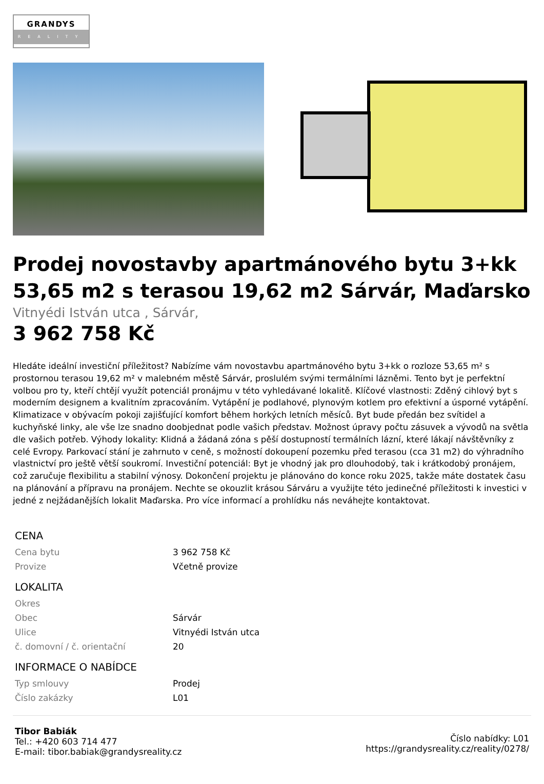GRANDYS
REALITY
Prodej novostavby apartmánového bytu 3+kk 53,65 m2 s terasou 19,62 m2 Sárvár, Maďarsko
Vitnyédi István utca , Sárvár,
3 962 758 Kč
Hledáte ideální investiční příležitost? Nabízíme vám novostavbu apartmánového bytu 3+kk o rozloze 53,65 m² s prostornou terasou 19,62 m² v malebném městě Sárvár, proslulém svými termálními lázněmi. Tento byt je perfektní volbou pro ty, kteří chtějí využít potenciál pronájmu v této vyhledávané lokalitě. Klíčové vlastnosti: Zděný cihlový byt s moderním designem a kvalitním zpracováním. Vytápění je podlahové, plynovým kotlem pro efektivní a úsporné vytápění. Klimatizace v obývacím pokoji zajišťující komfort během horkých letních měsíců. Byt bude předán bez svítidel a kuchyňské linky, ale vše lze snadno doobjednat podle vašich představ. Možnost úpravy počtu zásuvek a vývodů na světla dle vašich potřeb. Výhody lokality: Klidná a žádaná zóna s pěší dostupností termálních lázní, které lákají návštěvníky z celé Evropy. Parkovací stání je zahrnuto v ceně, s možností dokoupení pozemku před terasou (cca 31 m2) do výhradního vlastnictví pro ještě větší soukromí. Investiční potenciál: Byt je vhodný jak pro dlouhodobý, tak i krátkodobý pronájem, což zaručuje flexibilitu a stabilní výnosy. Dokončení projektu je plánováno do konce roku 2025, takže máte dostatek času na plánování a přípravu na pronájem. Nechte se okouzlit krásou Sárváru a využijte této jedinečné příležitosti k investici v jedné z nejžádanějších lokalit Maďarska. Pro více informací a prohlídku nás neváhejte kontaktovat.
| CENA | |
| --- | --- |
| Cena bytu | 3 962 758 Kč |
| Provize | Včetně provize |
| LOKALITA | |
| Okres | |
| Obec | Sárvár |
| Ulice | Vitnyédi István utca |
| č. domovní / č. orientační | 20 |
| INFORMACE O NABÍDCE | |
| Typ smlouvy | Prodej |
| Číslo zakázky | L01 |
Tibor Babiák
Tel.: +420 603 714 477
E-mail: tibor.babiak@grandysreality.cz
Číslo nabídky: L01
https://grandysreality.cz/reality/0278/